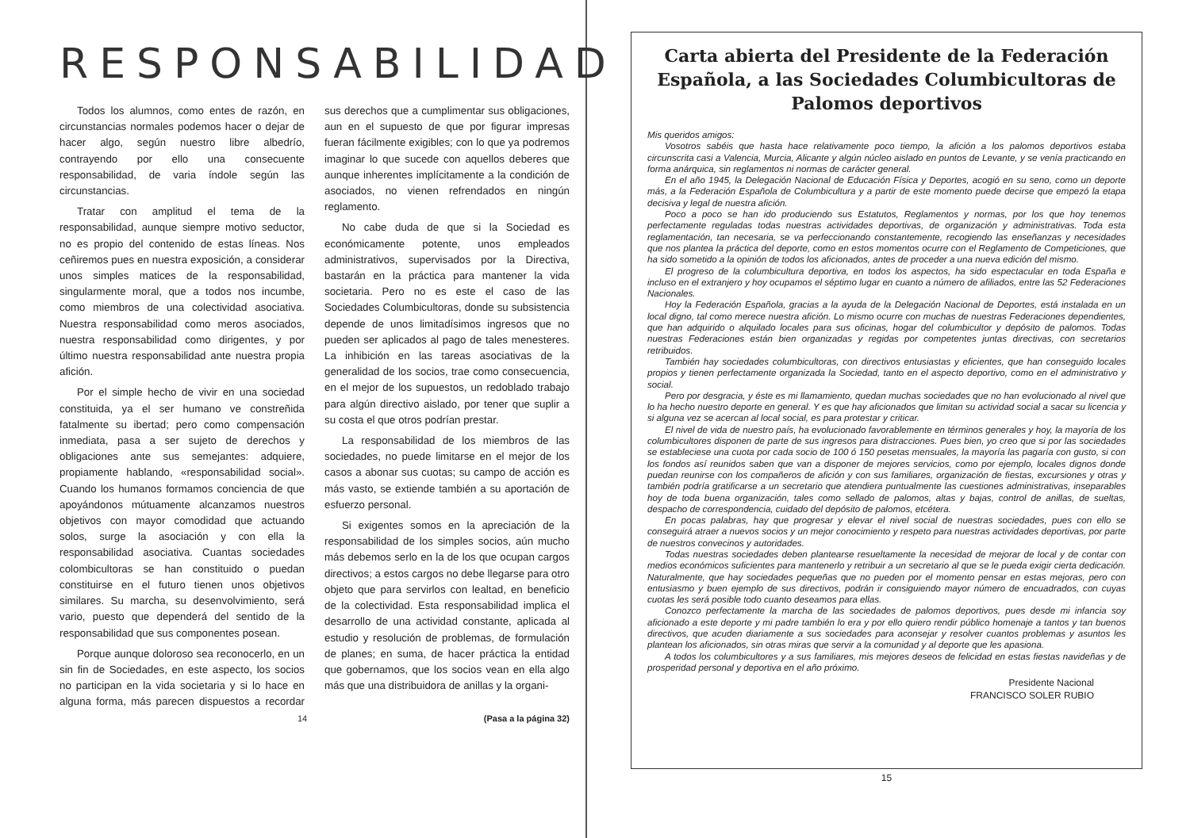RESPONSABILIDAD
Todos los alumnos, como entes de razón, en circunstancias normales podemos hacer o dejar de hacer algo, según nuestro libre albedrío, contrayendo por ello una consecuente responsabilidad, de varia índole según las circunstancias.
Tratar con amplitud el tema de la responsabilidad, aunque siempre motivo seductor, no es propio del contenido de estas líneas. Nos ceñiremos pues en nuestra exposición, a considerar unos simples matices de la responsabilidad, singularmente moral, que a todos nos incumbe, como miembros de una colectividad asociativa. Nuestra responsabilidad como meros asociados, nuestra responsabilidad como dirigentes, y por último nuestra responsabilidad ante nuestra propia afición.
Por el simple hecho de vivir en una sociedad constituida, ya el ser humano ve constreñida fatalmente su ibertad; pero como compensación inmediata, pasa a ser sujeto de derechos y obligaciones ante sus semejantes: adquiere, propiamente hablando, «responsabilidad social». Cuando los humanos formamos conciencia de que apoyándonos mútuamente alcanzamos nuestros objetivos con mayor comodidad que actuando solos, surge la asociación y con ella la responsabilidad asociativa. Cuantas sociedades colombicultoras se han constituido o puedan constituirse en el futuro tienen unos objetivos similares. Su marcha, su desenvolvimiento, será vario, puesto que dependerá del sentido de la responsabilidad que sus componentes posean.
Porque aunque doloroso sea reconocerlo, en un sin fin de Sociedades, en este aspecto, los socios no participan en la vida societaria y si lo hace en alguna forma, más parecen dispuestos a recordar sus derechos que a cumplimentar sus obligaciones, aun en el supuesto de que por figurar impresas fueran fácilmente exigibles; con lo que ya podremos imaginar lo que sucede con aquellos deberes que aunque inherentes implícitamente a la condición de asociados, no vienen refrendados en ningún reglamento.
No cabe duda de que si la Sociedad es económicamente potente, unos empleados administrativos, supervisados por la Directiva, bastarán en la práctica para mantener la vida societaria. Pero no es este el caso de las Sociedades Columbicultoras, donde su subsistencia depende de unos limitadísimos ingresos que no pueden ser aplicados al pago de tales menesteres. La inhibición en las tareas asociativas de la generalidad de los socios, trae como consecuencia, en el mejor de los supuestos, un redoblado trabajo para algún directivo aislado, por tener que suplir a su costa el que otros podrían prestar.
La responsabilidad de los miembros de las sociedades, no puede limitarse en el mejor de los casos a abonar sus cuotas; su campo de acción es más vasto, se extiende también a su aportación de esfuerzo personal.
Si exigentes somos en la apreciación de la responsabilidad de los simples socios, aún mucho más debemos serlo en la de los que ocupan cargos directivos; a estos cargos no debe llegarse para otro objeto que para servirlos con lealtad, en beneficio de la colectividad. Esta responsabilidad implica el desarrollo de una actividad constante, aplicada al estudio y resolución de problemas, de formulación de planes; en suma, de hacer práctica la entidad que gobernamos, que los socios vean en ella algo más que una distribuidora de anillas y la organi-
14 (Pasa a la página 32)
Carta abierta del Presidente de la Federación Española, a las Sociedades Columbicultoras de Palomos deportivos
Mis queridos amigos:
Vosotros sabéis que hasta hace relativamente poco tiempo, la afición a los palomos deportivos estaba circunscrita casi a Valencia, Murcia, Alicante y algún núcleo aislado en puntos de Levante, y se venía practicando en forma anárquica, sin reglamentos ni normas de carácter general.
En el año 1945, la Delegación Nacional de Educación Física y Deportes, acogió en su seno, como un deporte más, a la Federación Española de Columbicultura y a partir de este momento puede decirse que empezó la etapa decisiva y legal de nuestra afición.
Poco a poco se han ido produciendo sus Estatutos, Reglamentos y normas, por los que hoy tenemos perfectamente reguladas todas nuestras actividades deportivas, de organización y administrativas. Toda esta reglamentación, tan necesaria, se va perfeccionando constantemente, recogiendo las enseñanzas y necesidades que nos plantea la práctica del deporte, como en estos momentos ocurre con el Reglamento de Competiciones, que ha sido sometido a la opinión de todos los aficionados, antes de proceder a una nueva edición del mismo.
El progreso de la columbicultura deportiva, en todos los aspectos, ha sido espectacular en toda España e incluso en el extranjero y hoy ocupamos el séptimo lugar en cuanto a número de afiliados, entre las 52 Federaciones Nacionales.
Hoy la Federación Española, gracias a la ayuda de la Delegación Nacional de Deportes, está instalada en un local digno, tal como merece nuestra afición. Lo mismo ocurre con muchas de nuestras Federaciones dependientes, que han adquirido o alquilado locales para sus oficinas, hogar del columbicultor y depósito de palomos. Todas nuestras Federaciones están bien organizadas y regidas por competentes juntas directivas, con secretarios retribuidos.
También hay sociedades columbicultoras, con directivos entusiastas y eficientes, que han conseguido locales propios y tienen perfectamente organizada la Sociedad, tanto en el aspecto deportivo, como en el administrativo y social.
Pero por desgracia, y éste es mi llamamiento, quedan muchas sociedades que no han evolucionado al nivel que lo ha hecho nuestro deporte en general. Y es que hay aficionados que limitan su actividad social a sacar su licencia y si alguna vez se acercan al local social, es para protestar y criticar.
El nivel de vida de nuestro país, ha evolucionado favorablemente en términos generales y hoy, la mayoría de los columbicultores disponen de parte de sus ingresos para distracciones. Pues bien, yo creo que si por las sociedades se estableciese una cuota por cada socio de 100 ó 150 pesetas mensuales, la mayoría las pagaría con gusto, si con los fondos así reunidos saben que van a disponer de mejores servicios, como por ejemplo, locales dignos donde puedan reunirse con los compañeros de afición y con sus familiares, organización de fiestas, excursiones y otras y también podría gratificarse a un secretario que atendiera puntualmente las cuestiones administrativas, inseparables hoy de toda buena organización, tales como sellado de palomos, altas y bajas, control de anillas, de sueltas, despacho de correspondencia, cuidado del depósito de palomos, etcétera.
En pocas palabras, hay que progresar y elevar el nivel social de nuestras sociedades, pues con ello se conseguirá atraer a nuevos socios y un mejor conocimiento y respeto para nuestras actividades deportivas, por parte de nuestros convecinos y autoridades.
Todas nuestras sociedades deben plantearse resueltamente la necesidad de mejorar de local y de contar con medios económicos suficientes para mantenerlo y retribuir a un secretario al que se le pueda exigir cierta dedicación. Naturalmente, que hay sociedades pequeñas que no pueden por el momento pensar en estas mejoras, pero con entusiasmo y buen ejemplo de sus directivos, podrán ir consiguiendo mayor número de encuadrados, con cuyas cuotas les será posible todo cuanto deseamos para ellas.
Conozco perfectamente la marcha de las sociedades de palomos deportivos, pues desde mi infancia soy aficionado a este deporte y mi padre también lo era y por ello quiero rendir público homenaje a tantos y tan buenos directivos, que acuden diariamente a sus sociedades para aconsejar y resolver cuantos problemas y asuntos les plantean los aficionados, sin otras miras que servir a la comunidad y al deporte que les apasiona.
A todos los columbicultores y a sus familiares, mis mejores deseos de felicidad en estas fiestas navideñas y de prosperidad personal y deportiva en el año próximo.
Presidente Nacional
FRANCISCO SOLER RUBIO
15